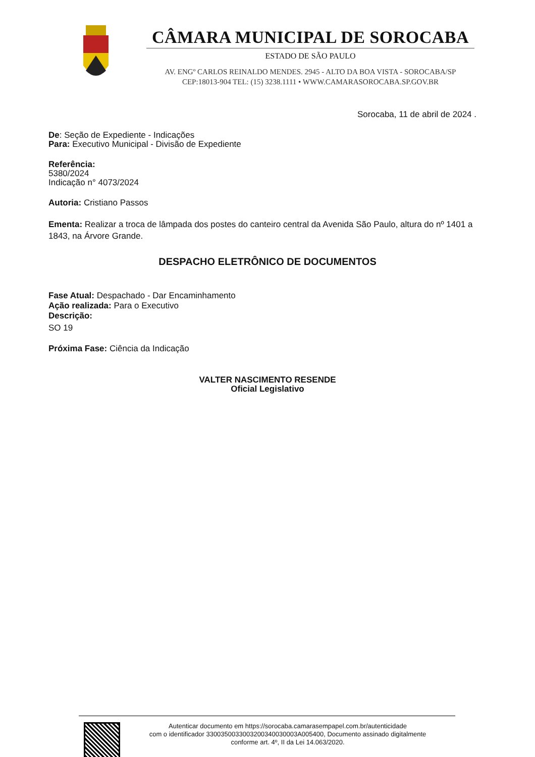CÂMARA MUNICIPAL DE SOROCABA
ESTADO DE SÃO PAULO
AV. ENGº CARLOS REINALDO MENDES. 2945 - ALTO DA BOA VISTA - SOROCABA/SP
CEP:18013-904 TEL: (15) 3238.1111 • WWW.CAMARASOROCABA.SP.GOV.BR
Sorocaba, 11 de abril de 2024 .
De: Seção de Expediente - Indicações
Para: Executivo Municipal - Divisão de Expediente
Referência:
5380/2024
Indicação n° 4073/2024
Autoria: Cristiano Passos
Ementa: Realizar a troca de lâmpada dos postes do canteiro central da Avenida São Paulo, altura do nº 1401 a 1843, na Árvore Grande.
DESPACHO ELETRÔNICO DE DOCUMENTOS
Fase Atual: Despachado - Dar Encaminhamento
Ação realizada: Para o Executivo
Descrição:
SO 19
Próxima Fase: Ciência da Indicação
VALTER NASCIMENTO RESENDE
Oficial Legislativo
Autenticar documento em https://sorocaba.camarasempapel.com.br/autenticidade
com o identificador 330035003300320034003000​3A005400, Documento assinado digitalmente
conforme art. 4º, II da Lei 14.063/2020.